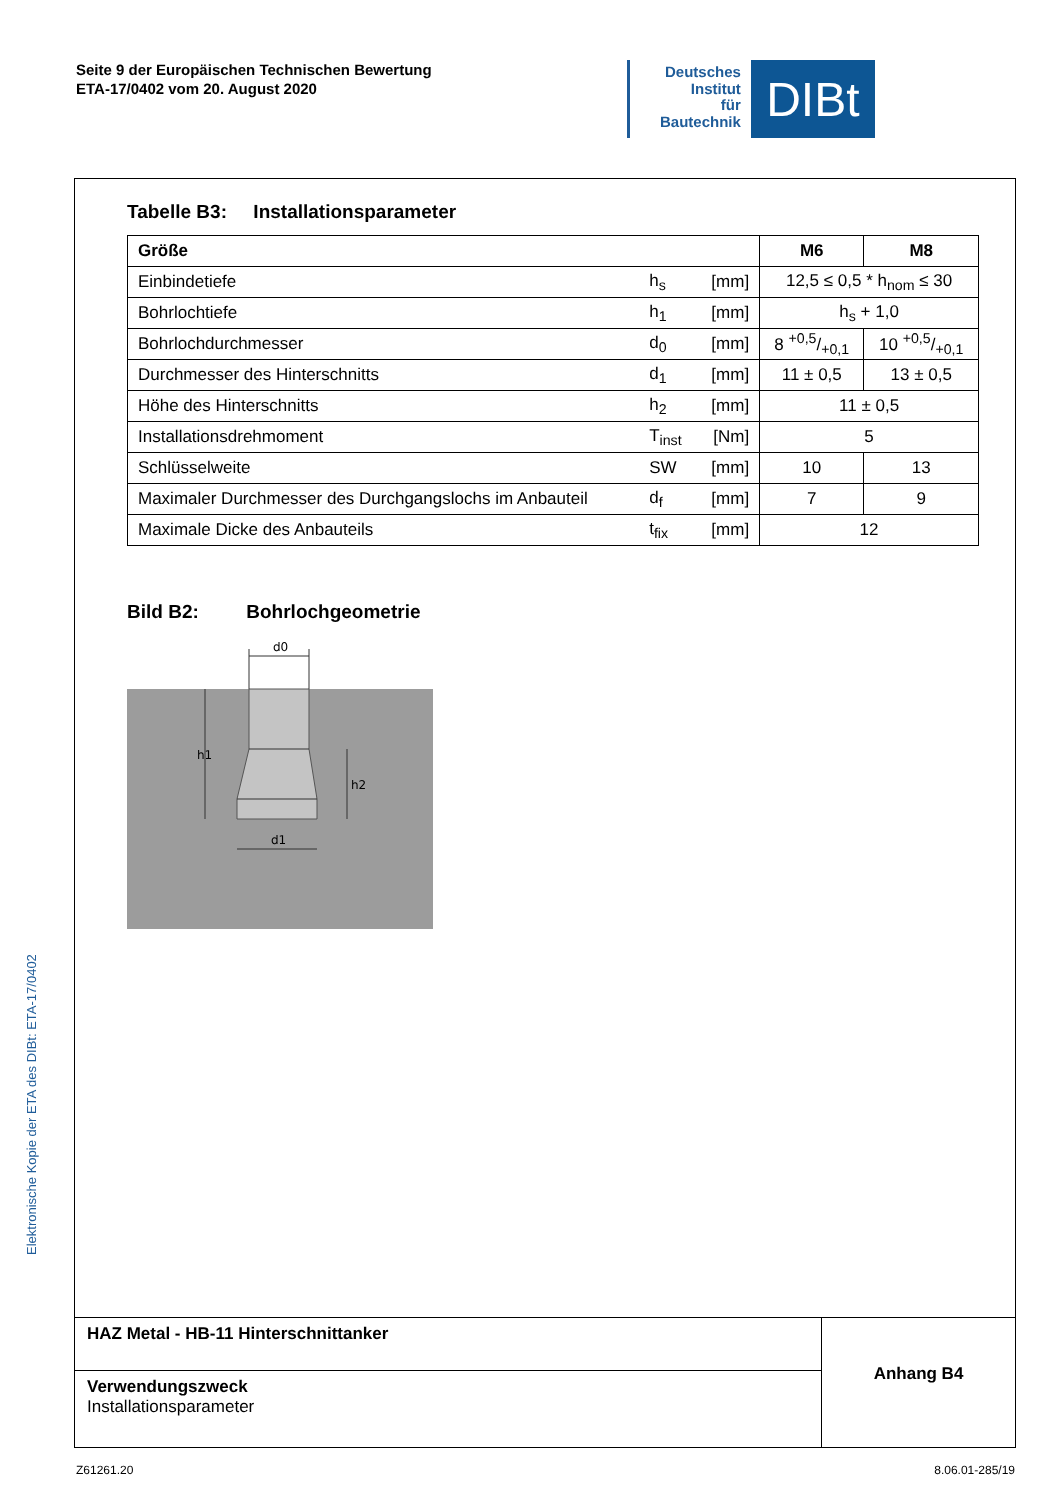Seite 9 der Europäischen Technischen Bewertung
ETA-17/0402 vom 20. August 2020
Deutsches
Institut
für
Bautechnik
DIBt
Elektronische Kopie der ETA des DIBt: ETA-17/0402
Tabelle B3: Installationsparameter
| Größe | | | M6 | M8 |
| --- | --- | --- | --- | --- |
| Einbindetiefe | h<sub>s</sub> | [mm] | 12,5 ≤ 0,5 * h<sub>nom</sub> ≤ 30 | |
| Bohrlochtiefe | h<sub>1</sub> | [mm] | h<sub>s</sub> + 1,0 | |
| Bohrlochdurchmesser | d<sub>0</sub> | [mm] | 8 +0,5/+0,1 | 10 +0,5/+0,1 |
| Durchmesser des Hinterschnitts | d<sub>1</sub> | [mm] | 11 ± 0,5 | 13 ± 0,5 |
| Höhe des Hinterschnitts | h<sub>2</sub> | [mm] | 11 ± 0,5 | |
| Installationsdrehmoment | T<sub>inst</sub> | [Nm] | 5 | |
| Schlüsselweite | SW | [mm] | 10 | 13 |
| Maximaler Durchmesser des Durchgangslochs im Anbauteil | d<sub>f</sub> | [mm] | 7 | 9 |
| Maximale Dicke des Anbauteils | t<sub>fix</sub> | [mm] | 12 | |
Bild B2: Bohrlochgeometrie
d0
h1
h2
d1
HAZ Metal - HB-11 Hinterschnittanker
Verwendungszweck
Installationsparameter
Anhang B4
Z61261.20 8.06.01-285/19